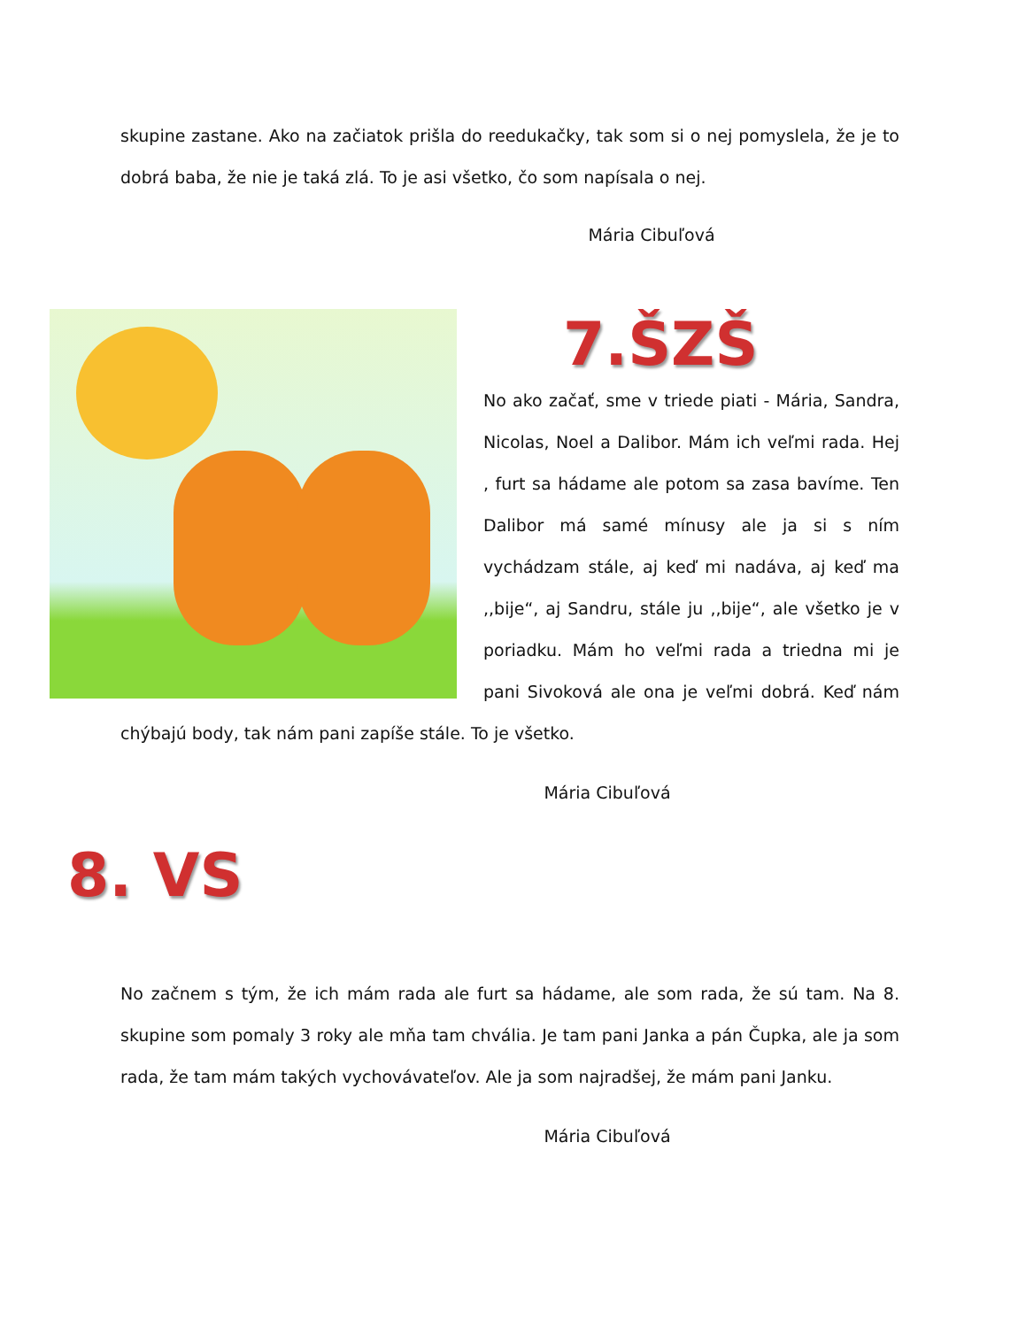skupine zastane. Ako na začiatok prišla do reedukačky, tak som si o nej pomyslela, že je to dobrá baba, že nie je taká zlá. To je asi všetko, čo som napísala o nej.
Mária Cibuľová
7.ŠZŠ
No ako začať, sme v triede piati - Mária, Sandra, Nicolas, Noel a Dalibor. Mám ich veľmi rada. Hej , furt sa hádame ale potom sa zasa bavíme. Ten Dalibor má samé mínusy ale ja si s ním vychádzam stále, aj keď mi nadáva, aj keď ma ,,bije“, aj Sandru, stále ju ,,bije“, ale všetko je v poriadku. Mám ho veľmi rada a triedna mi je pani Sivoková ale ona je veľmi dobrá. Keď nám chýbajú body, tak nám pani zapíše stále. To je všetko.
Mária Cibuľová
8. VS
No začnem s tým, že ich mám rada ale furt sa hádame, ale som rada, že sú tam. Na 8. skupine som pomaly 3 roky ale mňa tam chvália. Je tam pani Janka a pán Čupka, ale ja som rada, že tam mám takých vychovávateľov. Ale ja som najradšej, že mám pani Janku.
Mária Cibuľová